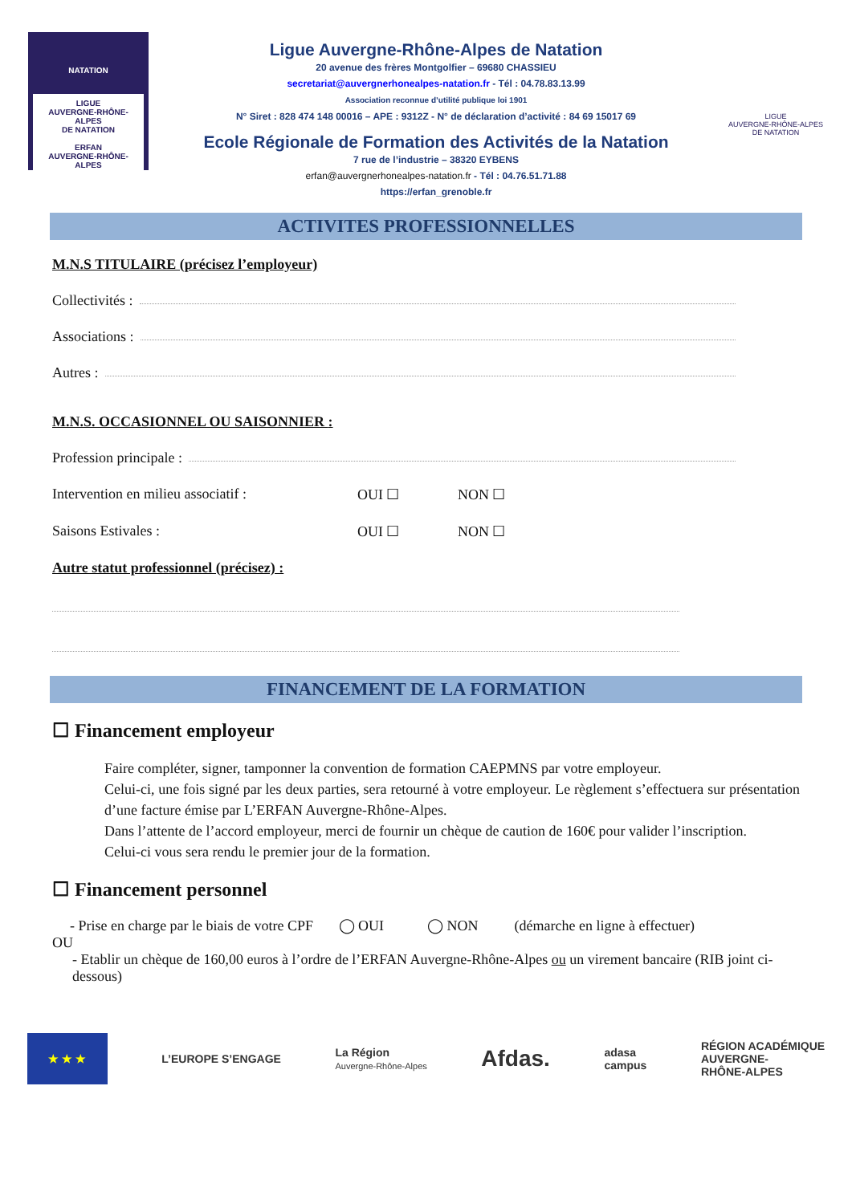NATATION
LIGUE
AUVERGNE-RHÔNE-ALPES
DE NATATION
ERFAN
AUVERGNE-RHÔNE-ALPES
Ligue Auvergne-Rhône-Alpes de Natation
20 avenue des frères Montgolfier – 69680 CHASSIEU
secretariat@auvergnerhonealpes-natation.fr - Tél : 04.78.83.13.99
Association reconnue d’utilité publique loi 1901
N° Siret : 828 474 148 00016 – APE : 9312Z - N° de déclaration d’activité : 84 69 15017 69
Ecole Régionale de Formation des Activités de la Natation
7 rue de l’industrie – 38320 EYBENS
erfan@auvergnerhonealpes-natation.fr - Tél : 04.76.51.71.88
https://erfan_grenoble.fr
LIGUE
AUVERGNE-RHÔNE-ALPES
DE NATATION
ACTIVITES PROFESSIONNELLES
M.N.S TITULAIRE (précisez l’employeur)
Collectivités :
Associations :
Autres :
M.N.S. OCCASIONNEL OU SAISONNIER :
Profession principale :
Intervention en milieu associatif : OUI ☐ NON ☐
Saisons Estivales : OUI ☐ NON ☐
Autre statut professionnel (précisez) :
FINANCEMENT DE LA FORMATION
☐ Financement employeur
Faire compléter, signer, tamponner la convention de formation CAEPMNS par votre employeur.
Celui-ci, une fois signé par les deux parties, sera retourné à votre employeur. Le règlement s’effectuera sur présentation d’une facture émise par L’ERFAN Auvergne-Rhône-Alpes.
Dans l’attente de l’accord employeur, merci de fournir un chèque de caution de 160€ pour valider l’inscription.
Celui-ci vous sera rendu le premier jour de la formation.
☐ Financement personnel
- Prise en charge par le biais de votre CPF ◯ OUI ◯ NON (démarche en ligne à effectuer)
OU
- Etablir un chèque de 160,00 euros à l’ordre de l’ERFAN Auvergne-Rhône-Alpes ou un virement bancaire (RIB joint ci-dessous)
★ ★ ★
L’EUROPE S’ENGAGE
La Région
Auvergne-Rhône-Alpes
Afdas.
adasa
campus
RÉGION ACADÉMIQUE
AUVERGNE-
RHÔNE-ALPES